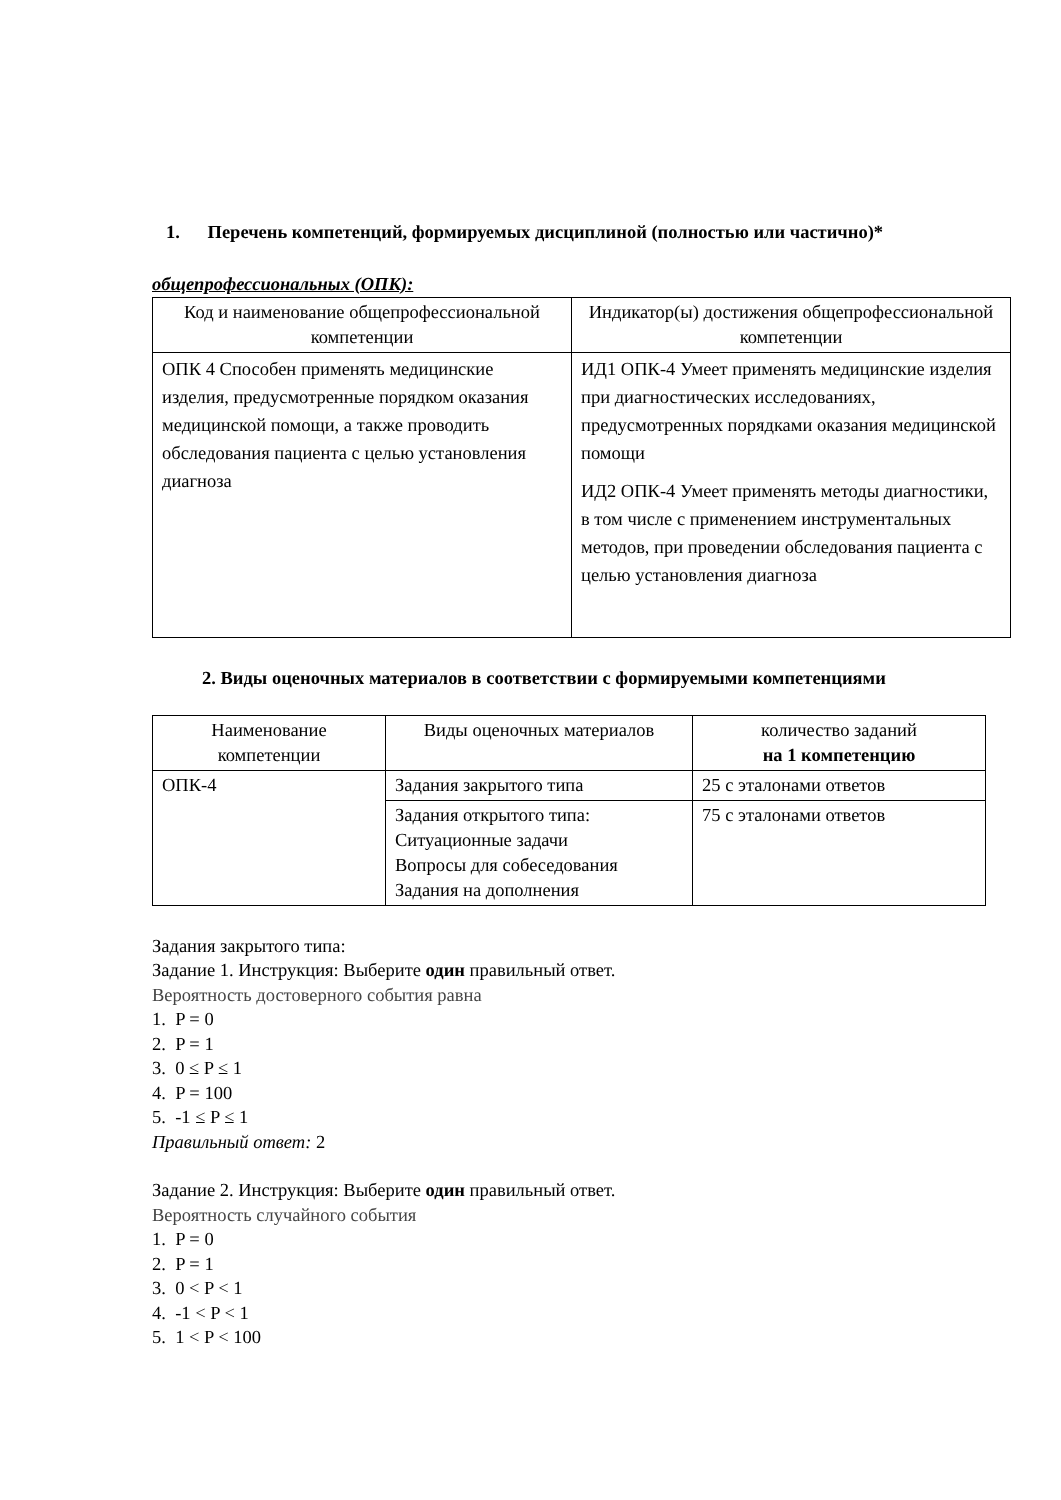1. Перечень компетенций, формируемых дисциплиной (полностью или частично)*
общепрофессиональных (ОПК):
| Код и наименование общепрофессиональной компетенции | Индикатор(ы) достижения общепрофессиональной компетенции |
| ОПК 4 Способен применять медицинские изделия, предусмотренные порядком оказания медицинской помощи, а также проводить обследования пациента с целью установления диагноза | ИД1 ОПК-4 Умеет применять медицинские изделия при диагностических исследованиях, предусмотренных порядками оказания медицинской помощи ИД2 ОПК-4 Умеет применять методы диагностики, в том числе с применением инструментальных методов, при проведении обследования пациента с целью установления диагноза |
2. Виды оценочных материалов в соответствии с формируемыми компетенциями
| Наименование компетенции | Виды оценочных материалов | количество заданий на 1 компетенцию |
| ОПК-4 | Задания закрытого типа | 25 с эталонами ответов |
| | Задания открытого типа: Ситуационные задачи Вопросы для собеседования Задания на дополнения | 75 с эталонами ответов |
Задания закрытого типа:
Задание 1. Инструкция: Выберите один правильный ответ.
Вероятность достоверного события равна
1. P = 0
2. P = 1
3. 0 ≤ P ≤ 1
4. P = 100
5. -1 ≤ P ≤ 1
Правильный ответ: 2
Задание 2. Инструкция: Выберите один правильный ответ.
Вероятность случайного события
1. P = 0
2. P = 1
3. 0 < P < 1
4. -1 < P < 1
5. 1 < P < 100